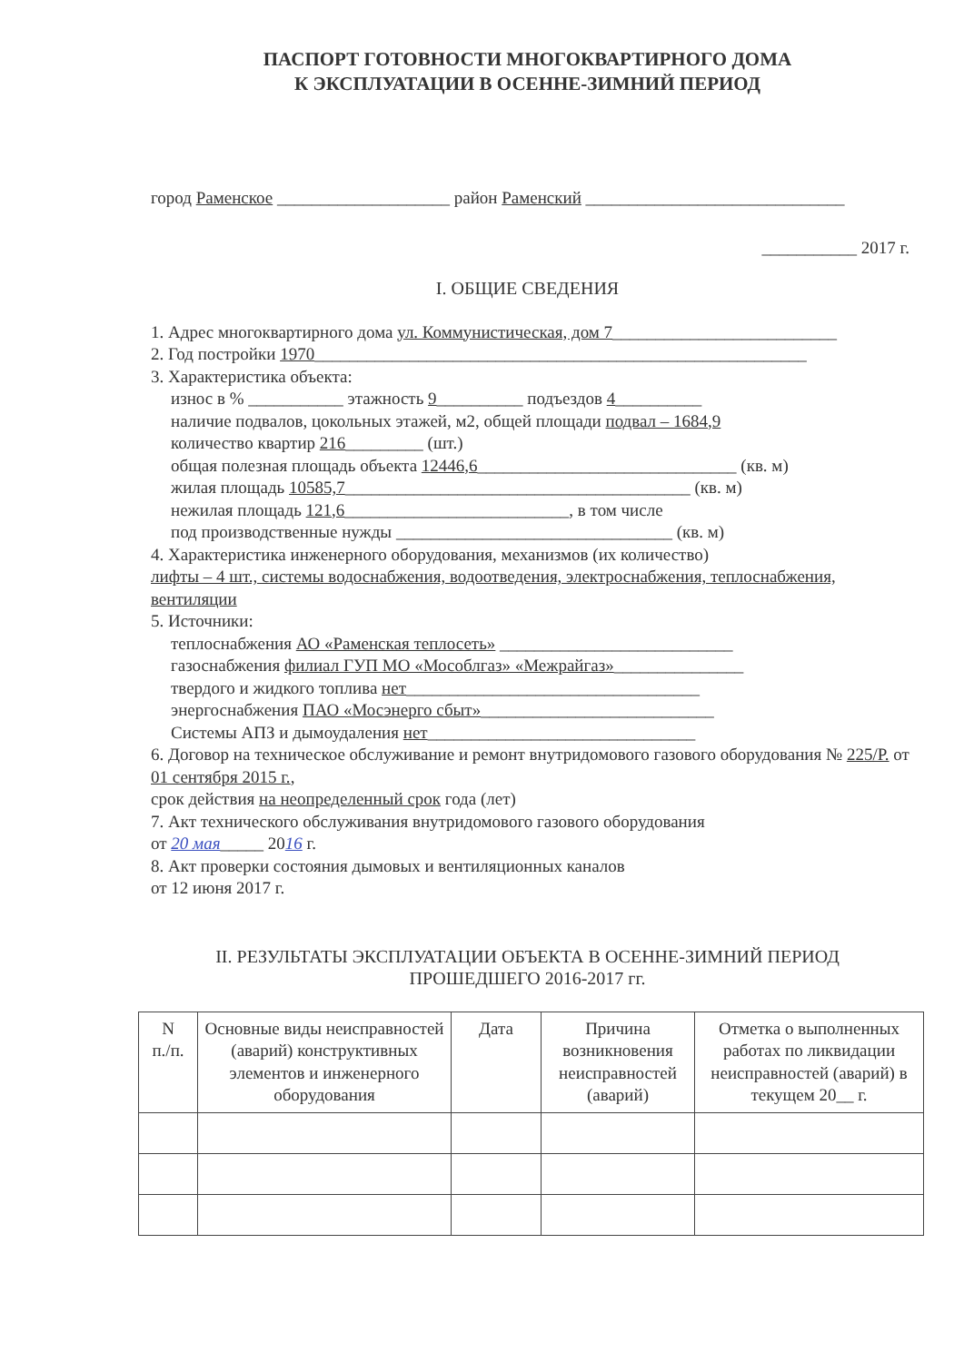ПАСПОРТ ГОТОВНОСТИ МНОГОКВАРТИРНОГО ДОМА
К ЭКСПЛУАТАЦИИ В ОСЕННЕ-ЗИМНИЙ ПЕРИОД
город Раменское ____________________ район Раменский ______________________________
___________ 2017 г.
I. ОБЩИЕ СВЕДЕНИЯ
1. Адрес многоквартирного дома ул. Коммунистическая, дом 7__________________________
2. Год постройки 1970_________________________________________________________
3. Характеристика объекта:
износ в % ___________ этажность 9__________ подъездов 4__________
наличие подвалов, цокольных этажей, м2, общей площади подвал – 1684,9
количество квартир 216_________ (шт.)
общая полезная площадь объекта 12446,6______________________________ (кв. м)
жилая площадь 10585,7________________________________________ (кв. м)
нежилая площадь 121,6__________________________, в том числе
под производственные нужды ________________________________ (кв. м)
4. Характеристика инженерного оборудования, механизмов (их количество)
лифты – 4 шт., системы водоснабжения, водоотведения, электроснабжения, теплоснабжения, вентиляции
5. Источники:
теплоснабжения АО «Раменская теплосеть» ___________________________
газоснабжения филиал ГУП МО «Мособлгаз» «Межрайгаз»_______________
твердого и жидкого топлива нет__________________________________
энергоснабжения ПАО «Мосэнерго сбыт»___________________________
Системы АПЗ и дымоудаления нет_______________________________
6. Договор на техническое обслуживание и ремонт внутридомового газового оборудования № 225/Р. от 01 сентября 2015 г.,
срок действия на неопределенный срок года (лет)
7. Акт технического обслуживания внутридомового газового оборудования
от 20 мая_____ 2016 г.
8. Акт проверки состояния дымовых и вентиляционных каналов
от 12 июня 2017 г.
II. РЕЗУЛЬТАТЫ ЭКСПЛУАТАЦИИ ОБЪЕКТА В ОСЕННЕ-ЗИМНИЙ ПЕРИОД
ПРОШЕДШЕГО 2016-2017 гг.
| N п./п. | Основные виды неисправностей (аварий) конструктивных элементов и инженерного оборудования | Дата | Причина возникновения неисправностей (аварий) | Отметка о выполненных работах по ликвидации неисправностей (аварий) в текущем 20__ г. |
| --- | --- | --- | --- | --- |